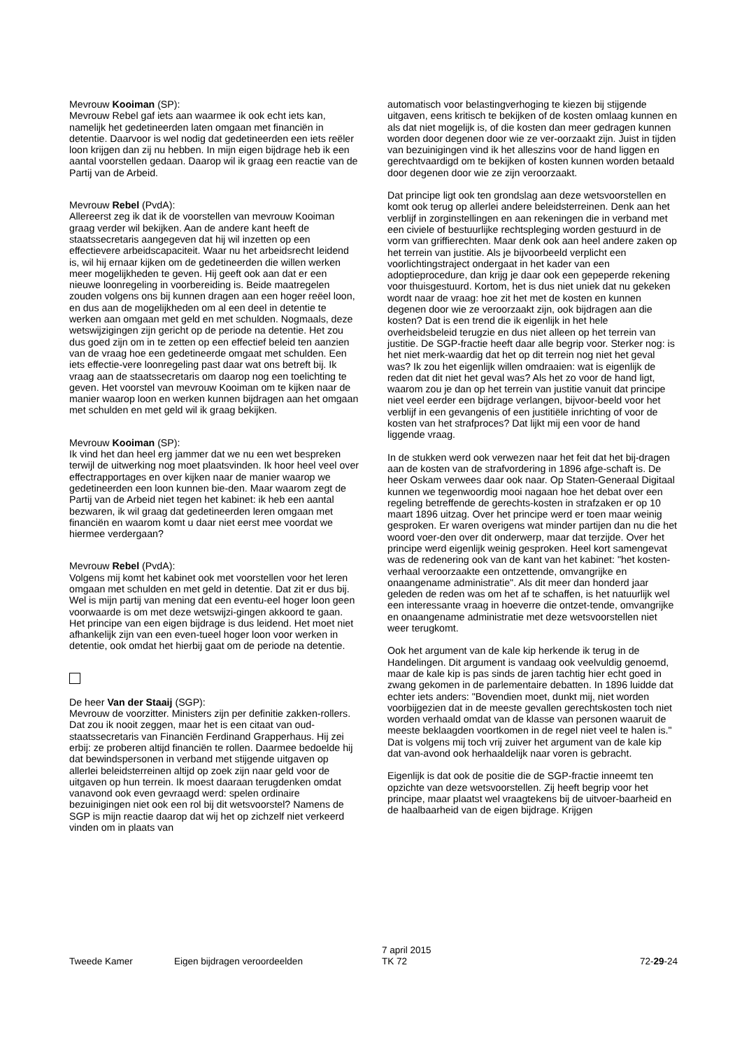Mevrouw Kooiman (SP):
Mevrouw Rebel gaf iets aan waarmee ik ook echt iets kan, namelijk het gedetineerden laten omgaan met financiën in detentie. Daarvoor is wel nodig dat gedetineerden een iets reëler loon krijgen dan zij nu hebben. In mijn eigen bijdrage heb ik een aantal voorstellen gedaan. Daarop wil ik graag een reactie van de Partij van de Arbeid.
Mevrouw Rebel (PvdA):
Allereerst zeg ik dat ik de voorstellen van mevrouw Kooiman graag verder wil bekijken. Aan de andere kant heeft de staatssecretaris aangegeven dat hij wil inzetten op een effectievere arbeidscapaciteit. Waar nu het arbeidsrecht leidend is, wil hij ernaar kijken om de gedetineerden die willen werken meer mogelijkheden te geven. Hij geeft ook aan dat er een nieuwe loonregeling in voorbereiding is. Beide maatregelen zouden volgens ons bij kunnen dragen aan een hoger reëel loon, en dus aan de mogelijkheden om al een deel in detentie te werken aan omgaan met geld en met schulden. Nogmaals, deze wetswijzigingen zijn gericht op de periode na detentie. Het zou dus goed zijn om in te zetten op een effectief beleid ten aanzien van de vraag hoe een gedetineerde omgaat met schulden. Een iets effectie-vere loonregeling past daar wat ons betreft bij. Ik vraag aan de staatssecretaris om daarop nog een toelichting te geven. Het voorstel van mevrouw Kooiman om te kijken naar de manier waarop loon en werken kunnen bijdragen aan het omgaan met schulden en met geld wil ik graag bekijken.
Mevrouw Kooiman (SP):
Ik vind het dan heel erg jammer dat we nu een wet bespreken terwijl de uitwerking nog moet plaatsvinden. Ik hoor heel veel over effectrapportages en over kijken naar de manier waarop we gedetineerden een loon kunnen bie-den. Maar waarom zegt de Partij van de Arbeid niet tegen het kabinet: ik heb een aantal bezwaren, ik wil graag dat gedetineerden leren omgaan met financiën en waarom komt u daar niet eerst mee voordat we hiermee verdergaan?
Mevrouw Rebel (PvdA):
Volgens mij komt het kabinet ook met voorstellen voor het leren omgaan met schulden en met geld in detentie. Dat zit er dus bij. Wel is mijn partij van mening dat een eventu-eel hoger loon geen voorwaarde is om met deze wetswijzi-gingen akkoord te gaan. Het principe van een eigen bijdrage is dus leidend. Het moet niet afhankelijk zijn van een even-tueel hoger loon voor werken in detentie, ook omdat het hierbij gaat om de periode na detentie.
De heer Van der Staaij (SGP):
Mevrouw de voorzitter. Ministers zijn per definitie zakken-rollers. Dat zou ik nooit zeggen, maar het is een citaat van oud-staatssecretaris van Financiën Ferdinand Grapperhaus. Hij zei erbij: ze proberen altijd financiën te rollen. Daarmee bedoelde hij dat bewindspersonen in verband met stijgende uitgaven op allerlei beleidsterreinen altijd op zoek zijn naar geld voor de uitgaven op hun terrein. Ik moest daaraan terugdenken omdat vanavond ook even gevraagd werd: spelen ordinaire bezuinigingen niet ook een rol bij dit wetsvoorstel? Namens de SGP is mijn reactie daarop dat wij het op zichzelf niet verkeerd vinden om in plaats van
automatisch voor belastingverhoging te kiezen bij stijgende uitgaven, eens kritisch te bekijken of de kosten omlaag kunnen en als dat niet mogelijk is, of die kosten dan meer gedragen kunnen worden door degenen door wie ze ver-oorzaakt zijn. Juist in tijden van bezuinigingen vind ik het alleszins voor de hand liggen en gerechtvaardigd om te bekijken of kosten kunnen worden betaald door degenen door wie ze zijn veroorzaakt.
Dat principe ligt ook ten grondslag aan deze wetsvoorstellen en komt ook terug op allerlei andere beleidsterreinen. Denk aan het verblijf in zorginstellingen en aan rekeningen die in verband met een civiele of bestuurlijke rechtspleging worden gestuurd in de vorm van griffierechten. Maar denk ook aan heel andere zaken op het terrein van justitie. Als je bijvoorbeeld verplicht een voorlichtingstraject ondergaat in het kader van een adoptieprocedure, dan krijg je daar ook een gepeperde rekening voor thuisgestuurd. Kortom, het is dus niet uniek dat nu gekeken wordt naar de vraag: hoe zit het met de kosten en kunnen degenen door wie ze veroorzaakt zijn, ook bijdragen aan die kosten? Dat is een trend die ik eigenlijk in het hele overheidsbeleid terugzie en dus niet alleen op het terrein van justitie. De SGP-fractie heeft daar alle begrip voor. Sterker nog: is het niet merk-waardig dat het op dit terrein nog niet het geval was? Ik zou het eigenlijk willen omdraaien: wat is eigenlijk de reden dat dit niet het geval was? Als het zo voor de hand ligt, waarom zou je dan op het terrein van justitie vanuit dat principe niet veel eerder een bijdrage verlangen, bijvoor-beeld voor het verblijf in een gevangenis of een justitiële inrichting of voor de kosten van het strafproces? Dat lijkt mij een voor de hand liggende vraag.
In de stukken werd ook verwezen naar het feit dat het bij-dragen aan de kosten van de strafvordering in 1896 afge-schaft is. De heer Oskam verwees daar ook naar. Op Staten-Generaal Digitaal kunnen we tegenwoordig mooi nagaan hoe het debat over een regeling betreffende de gerechts-kosten in strafzaken er op 10 maart 1896 uitzag. Over het principe werd er toen maar weinig gesproken. Er waren overigens wat minder partijen dan nu die het woord voer-den over dit onderwerp, maar dat terzijde. Over het principe werd eigenlijk weinig gesproken. Heel kort samengevat was de redenering ook van de kant van het kabinet: "het kosten-verhaal veroorzaakte een ontzettende, omvangrijke en onaangename administratie". Als dit meer dan honderd jaar geleden de reden was om het af te schaffen, is het natuurlijk wel een interessante vraag in hoeverre die ontzet-tende, omvangrijke en onaangename administratie met deze wetsvoorstellen niet weer terugkomt.
Ook het argument van de kale kip herkende ik terug in de Handelingen. Dit argument is vandaag ook veelvuldig genoemd, maar de kale kip is pas sinds de jaren tachtig hier echt goed in zwang gekomen in de parlementaire debatten. In 1896 luidde dat echter iets anders: "Bovendien moet, dunkt mij, niet worden voorbijgezien dat in de meeste gevallen gerechtskosten toch niet worden verhaald omdat van de klasse van personen waaruit de meeste beklaagden voortkomen in de regel niet veel te halen is." Dat is volgens mij toch vrij zuiver het argument van de kale kip dat van-avond ook herhaaldelijk naar voren is gebracht.
Eigenlijk is dat ook de positie die de SGP-fractie inneemt ten opzichte van deze wetsvoorstellen. Zij heeft begrip voor het principe, maar plaatst wel vraagtekens bij de uitvoer-baarheid en de haalbaarheid van de eigen bijdrage. Krijgen
Tweede Kamer Eigen bijdragen veroordeelden
7 april 2015
TK 72
72-29-24